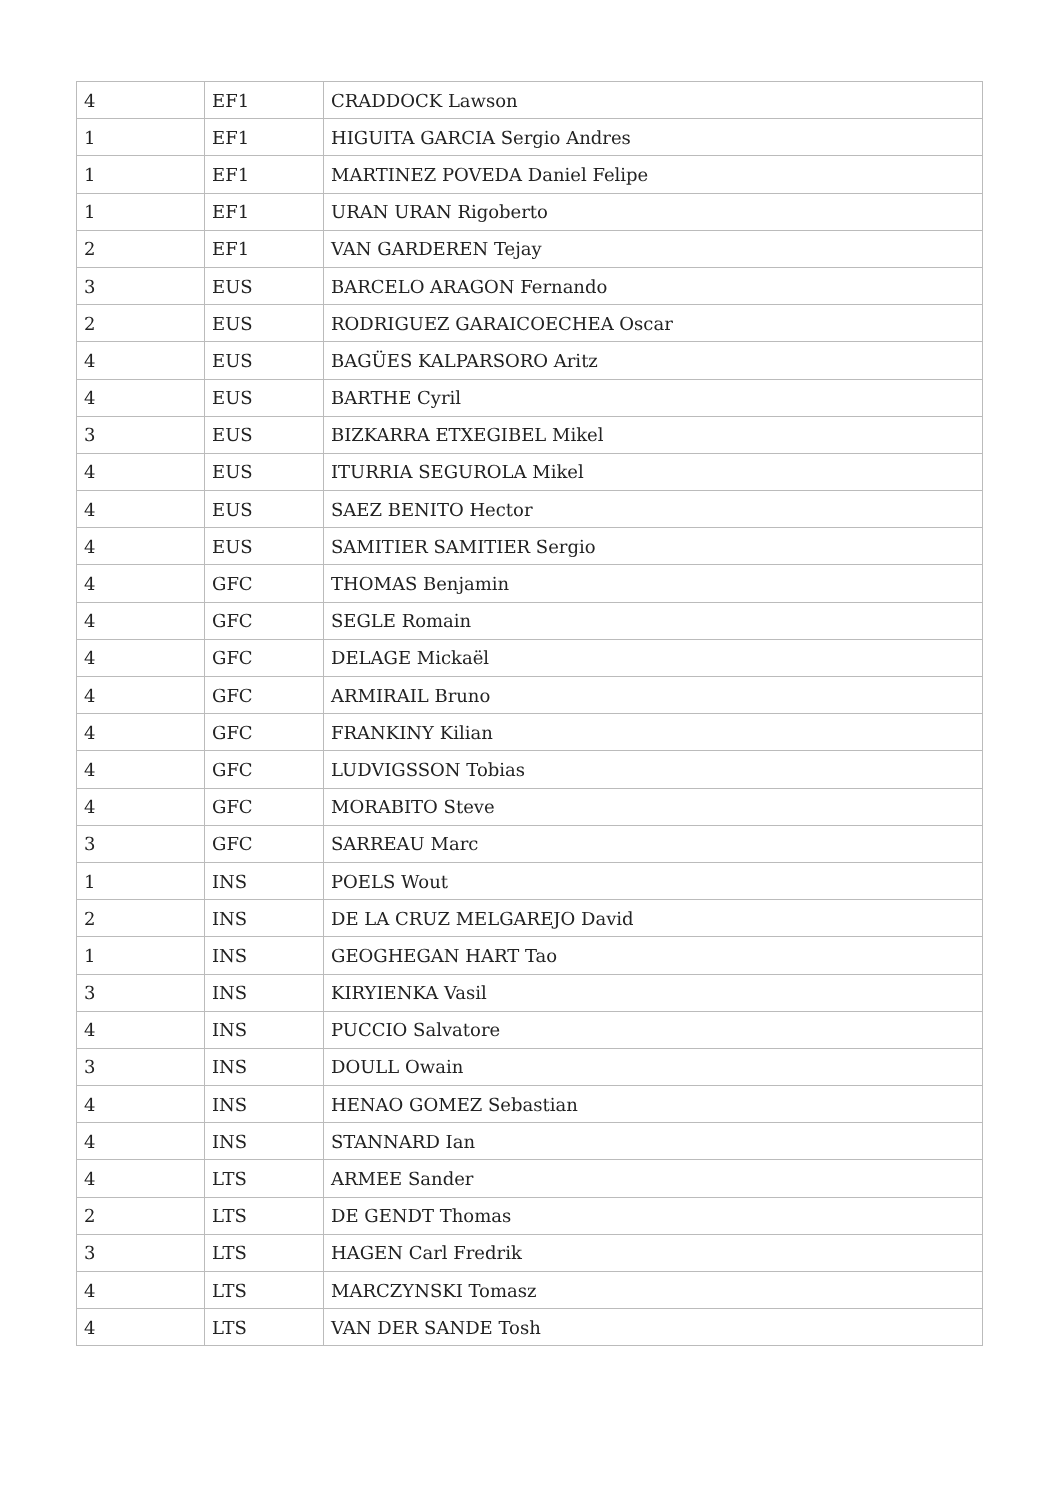| 4 | EF1 | CRADDOCK Lawson |
| 1 | EF1 | HIGUITA GARCIA Sergio Andres |
| 1 | EF1 | MARTINEZ POVEDA Daniel Felipe |
| 1 | EF1 | URAN URAN Rigoberto |
| 2 | EF1 | VAN GARDEREN Tejay |
| 3 | EUS | BARCELO ARAGON Fernando |
| 2 | EUS | RODRIGUEZ GARAICOECHEA Oscar |
| 4 | EUS | BAGÜES KALPARSORO Aritz |
| 4 | EUS | BARTHE Cyril |
| 3 | EUS | BIZKARRA ETXEGIBEL Mikel |
| 4 | EUS | ITURRIA SEGUROLA Mikel |
| 4 | EUS | SAEZ BENITO Hector |
| 4 | EUS | SAMITIER SAMITIER Sergio |
| 4 | GFC | THOMAS Benjamin |
| 4 | GFC | SEGLE Romain |
| 4 | GFC | DELAGE Mickaël |
| 4 | GFC | ARMIRAIL Bruno |
| 4 | GFC | FRANKINY Kilian |
| 4 | GFC | LUDVIGSSON Tobias |
| 4 | GFC | MORABITO Steve |
| 3 | GFC | SARREAU Marc |
| 1 | INS | POELS Wout |
| 2 | INS | DE LA CRUZ MELGAREJO David |
| 1 | INS | GEOGHEGAN HART Tao |
| 3 | INS | KIRYIENKA Vasil |
| 4 | INS | PUCCIO Salvatore |
| 3 | INS | DOULL Owain |
| 4 | INS | HENAO GOMEZ Sebastian |
| 4 | INS | STANNARD Ian |
| 4 | LTS | ARMEE Sander |
| 2 | LTS | DE GENDT Thomas |
| 3 | LTS | HAGEN Carl Fredrik |
| 4 | LTS | MARCZYNSKI Tomasz |
| 4 | LTS | VAN DER SANDE Tosh |